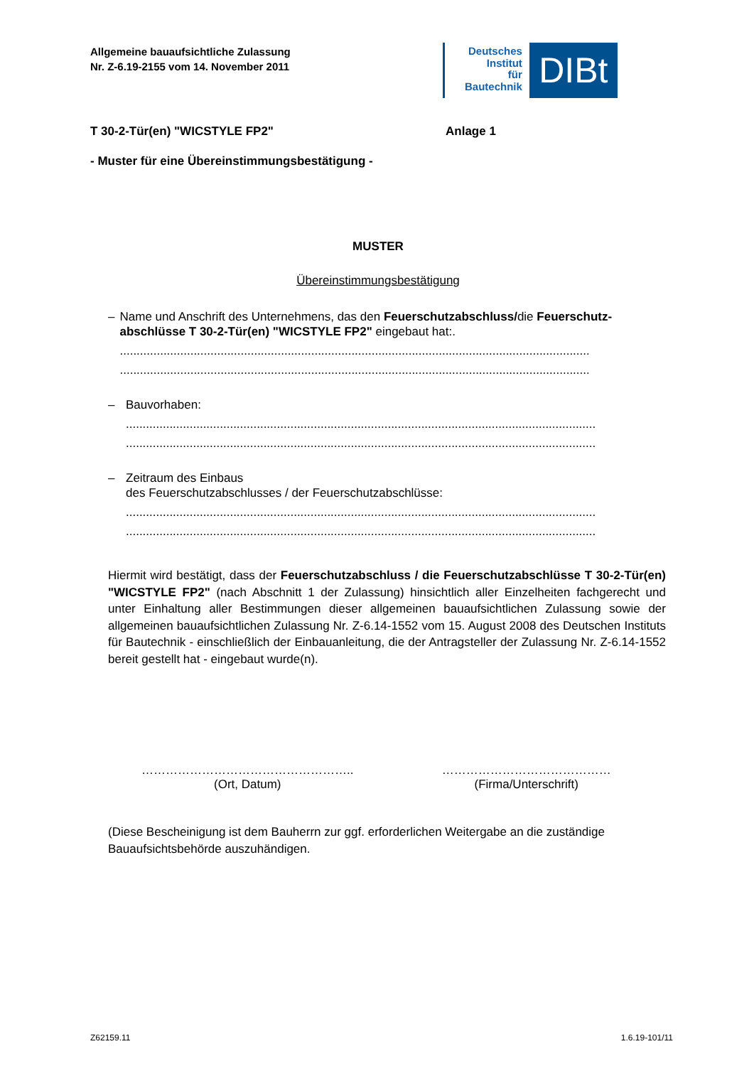Allgemeine bauaufsichtliche Zulassung
Nr. Z-6.19-2155 vom 14. November 2011
Deutsches
Institut
für
Bautechnik
DIBt
T 30-2-Tür(en) "WICSTYLE FP2" Anlage 1
- Muster für eine Übereinstimmungsbestätigung -
MUSTER
Übereinstimmungsbestätigung
– Name und Anschrift des Unternehmens, das den Feuerschutzabschluss/die Feuerschutz-abschlüsse T 30-2-Tür(en) "WICSTYLE FP2" eingebaut hat:.
..........................................................................................................................................................
..........................................................................................................................................................
– Bauvorhaben:
..........................................................................................................................................................
..........................................................................................................................................................
– Zeitraum des Einbaus
des Feuerschutzabschlusses / der Feuerschutzabschlüsse:
..........................................................................................................................................................
..........................................................................................................................................................
Hiermit wird bestätigt, dass der Feuerschutzabschluss / die Feuerschutzabschlüsse T 30-2-Tür(en) "WICSTYLE FP2" (nach Abschnitt 1 der Zulassung) hinsichtlich aller Einzelheiten fachgerecht und unter Einhaltung aller Bestimmungen dieser allgemeinen bauaufsichtlichen Zulassung sowie der allgemeinen bauaufsichtlichen Zulassung Nr. Z-6.14-1552 vom 15. August 2008 des Deutschen Instituts für Bautechnik - einschließlich der Einbauanleitung, die der Antragsteller der Zulassung Nr. Z-6.14-1552 bereit gestellt hat - eingebaut wurde(n).
……………………………………………..
(Ort, Datum)
……………………………………
(Firma/Unterschrift)
(Diese Bescheinigung ist dem Bauherrn zur ggf. erforderlichen Weitergabe an die zuständige Bauaufsichtsbehörde auszuhändigen.
Z62159.11 1.6.19-101/11